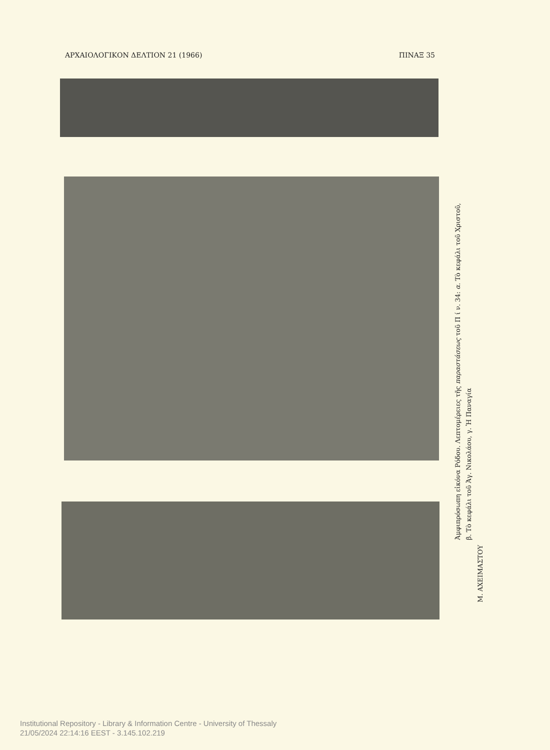ΑΡΧΑΙΟΛΟΓΙΚΟΝ ΔΕΛΤΙΟΝ 21 (1966) ΠΙΝΑΞ 35
Ἀμφιπρόσωπη εἰκόνα Ρόδου. Λεπτομέρειες τῆς παραστάσεως τοῦ Π ί ν. 34: α. Τὸ κεφάλι τοῦ Χριστοῦ,
β. Τὸ κεφάλι τοῦ Ἁγ. Νικολάου, γ. Ἡ Παναγία
Μ. ΑΧΕΙΜΑΣΤΟΥ
Institutional Repository - Library & Information Centre - University of Thessaly
21/05/2024 22:14:16 EEST - 3.145.102.219